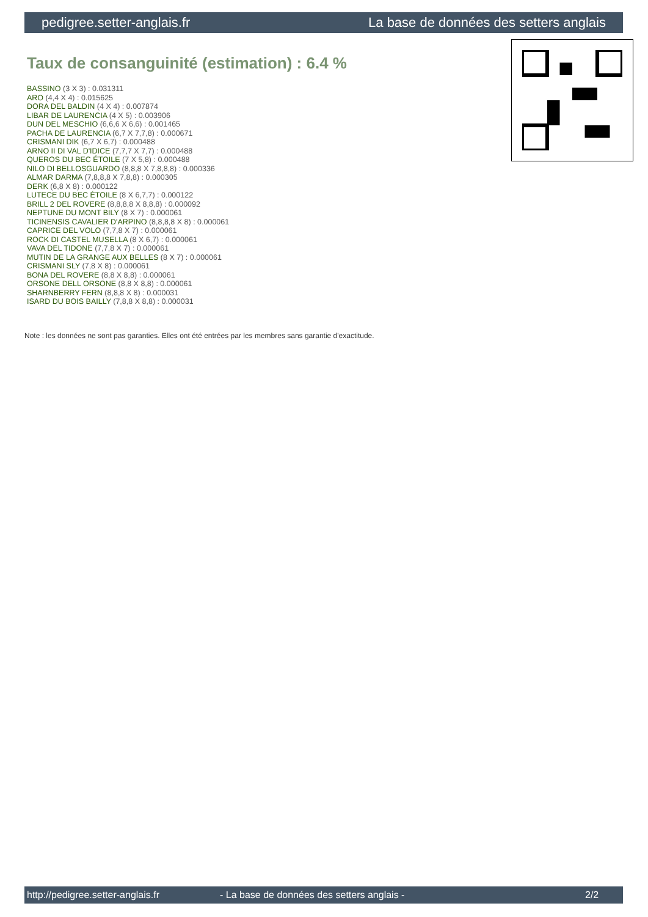pedigree.setter-anglais.fr La base de données des setters anglais
Taux de consanguinité (estimation) : 6.4 %
BASSINO (3 X 3) : 0.031311
ARO (4,4 X 4) : 0.015625
DORA DEL BALDIN (4 X 4) : 0.007874
LIBAR DE LAURENCIA (4 X 5) : 0.003906
DUN DEL MESCHIO (6,6,6 X 6,6) : 0.001465
PACHA DE LAURENCIA (6,7 X 7,7,8) : 0.000671
CRISMANI DIK (6,7 X 6,7) : 0.000488
ARNO II DI VAL D'IDICE (7,7,7 X 7,7) : 0.000488
QUEROS DU BEC ÉTOILE (7 X 5,8) : 0.000488
NILO DI BELLOSGUARDO (8,8,8 X 7,8,8,8) : 0.000336
ALMAR DARMA (7,8,8,8 X 7,8,8) : 0.000305
DERK (6,8 X 8) : 0.000122
LUTECE DU BEC ÉTOILE (8 X 6,7,7) : 0.000122
BRILL 2 DEL ROVERE (8,8,8,8 X 8,8,8) : 0.000092
NEPTUNE DU MONT BILY (8 X 7) : 0.000061
TICINENSIS CAVALIER D'ARPINO (8,8,8,8 X 8) : 0.000061
CAPRICE DEL VOLO (7,7,8 X 7) : 0.000061
ROCK DI CASTEL MUSELLA (8 X 6,7) : 0.000061
VAVA DEL TIDONE (7,7,8 X 7) : 0.000061
MUTIN DE LA GRANGE AUX BELLES (8 X 7) : 0.000061
CRISMANI SLY (7,8 X 8) : 0.000061
BONA DEL ROVERE (8,8 X 8,8) : 0.000061
ORSONE DELL ORSONE (8,8 X 8,8) : 0.000061
SHARNBERRY FERN (8,8,8 X 8) : 0.000031
ISARD DU BOIS BAILLY (7,8,8 X 8,8) : 0.000031
Note : les données ne sont pas garanties. Elles ont été entrées par les membres sans garantie d'exactitude.
http://pedigree.setter-anglais.fr - La base de données des setters anglais - 2/2